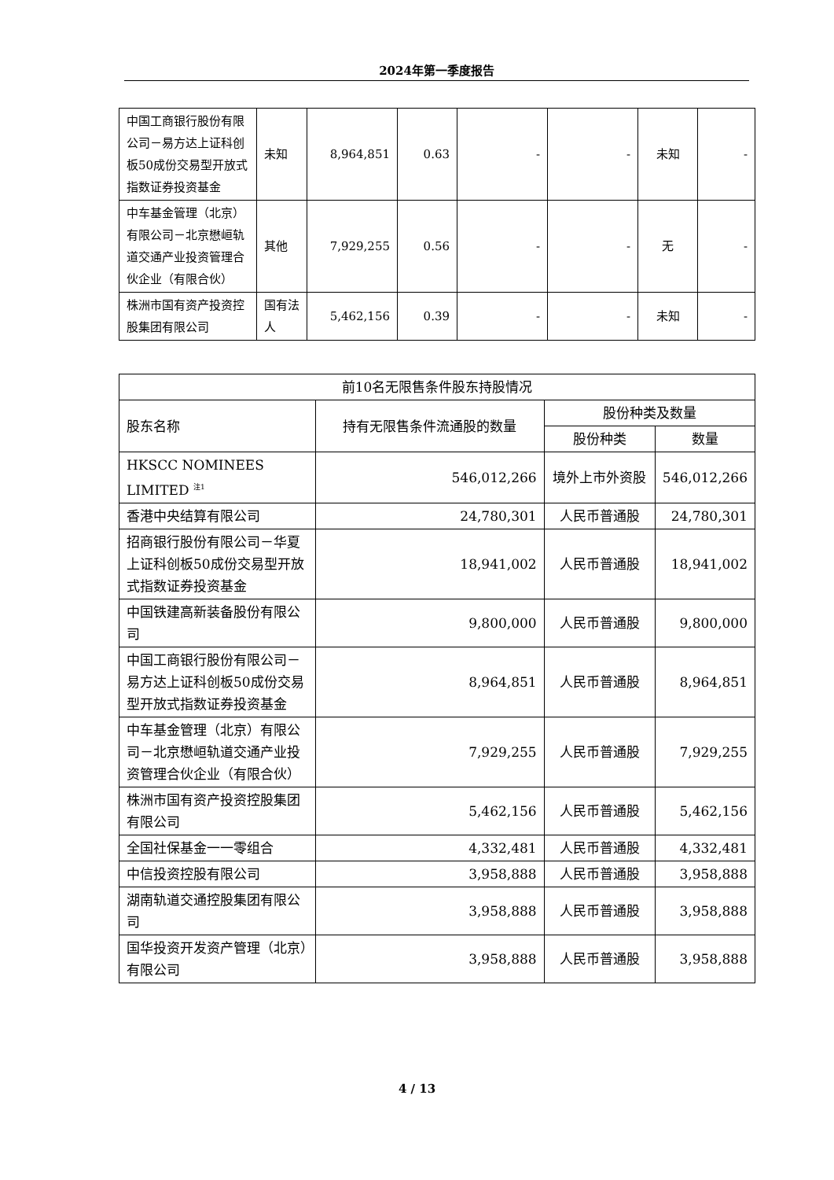2024年第一季度报告
| 中国工商银行股份有限公司－易方达上证科创板50成份交易型开放式指数证券投资基金 | 未知 | 8,964,851 | 0.63 | - | - | 未知 | - |
| 中车基金管理（北京）有限公司－北京懋峘轨道交通产业投资管理合伙企业（有限合伙） | 其他 | 7,929,255 | 0.56 | - | - | 无 | - |
| 株洲市国有资产投资控股集团有限公司 | 国有法人 | 5,462,156 | 0.39 | - | - | 未知 | - |
| 前10名无限售条件股东持股情况 | | | |
| --- | --- | --- | --- |
| 股东名称 | 持有无限售条件流通股的数量 | 股份种类及数量 | |
| | | 股份种类 | 数量 |
| HKSCC NOMINEES LIMITED <sup>注1</sup> | 546,012,266 | 境外上市外资股 | 546,012,266 |
| 香港中央结算有限公司 | 24,780,301 | 人民币普通股 | 24,780,301 |
| 招商银行股份有限公司－华夏上证科创板50成份交易型开放式指数证券投资基金 | 18,941,002 | 人民币普通股 | 18,941,002 |
| 中国铁建高新装备股份有限公司 | 9,800,000 | 人民币普通股 | 9,800,000 |
| 中国工商银行股份有限公司－易方达上证科创板50成份交易型开放式指数证券投资基金 | 8,964,851 | 人民币普通股 | 8,964,851 |
| 中车基金管理（北京）有限公司－北京懋峘轨道交通产业投资管理合伙企业（有限合伙） | 7,929,255 | 人民币普通股 | 7,929,255 |
| 株洲市国有资产投资控股集团有限公司 | 5,462,156 | 人民币普通股 | 5,462,156 |
| 全国社保基金一一零组合 | 4,332,481 | 人民币普通股 | 4,332,481 |
| 中信投资控股有限公司 | 3,958,888 | 人民币普通股 | 3,958,888 |
| 湖南轨道交通控股集团有限公司 | 3,958,888 | 人民币普通股 | 3,958,888 |
| 国华投资开发资产管理（北京）有限公司 | 3,958,888 | 人民币普通股 | 3,958,888 |
4 / 13